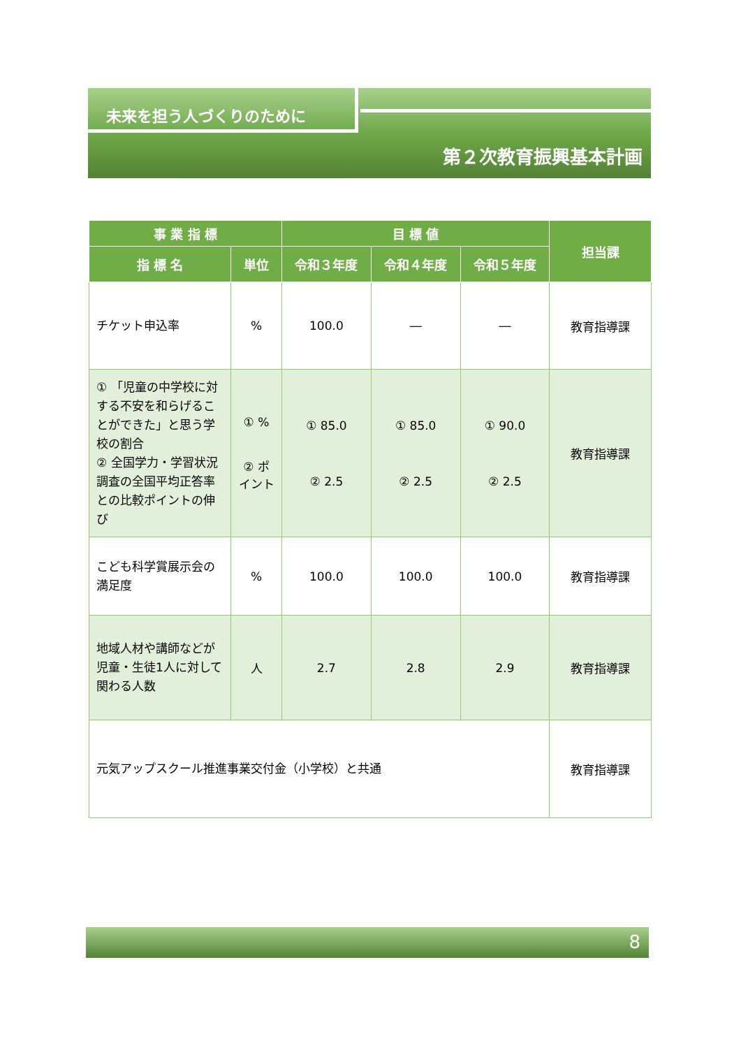未来を担う人づくりのために
第２次教育振興基本計画
| 事 業 指 標 | | 目 標 値 | | | 担当課 |
| --- | --- | --- | --- | --- | --- |
| 指 標 名 | 単位 | 令和３年度 | 令和４年度 | 令和５年度 | |
| チケット申込率 | % | 100.0 | ― | ― | 教育指導課 |
| ① 「児童の中学校に対する不安を和らげることができた」と思う学校の割合 ② 全国学力・学習状況調査の全国平均正答率との比較ポイントの伸び | ① % ② ポイント | ① 85.0 ② 2.5 | ① 85.0 ② 2.5 | ① 90.0 ② 2.5 | 教育指導課 |
| こども科学賞展示会の満足度 | % | 100.0 | 100.0 | 100.0 | 教育指導課 |
| 地域人材や講師などが児童・生徒1人に対して関わる人数 | 人 | 2.7 | 2.8 | 2.9 | 教育指導課 |
| 元気アップスクール推進事業交付金（小学校）と共通 | | | | | 教育指導課 |
8